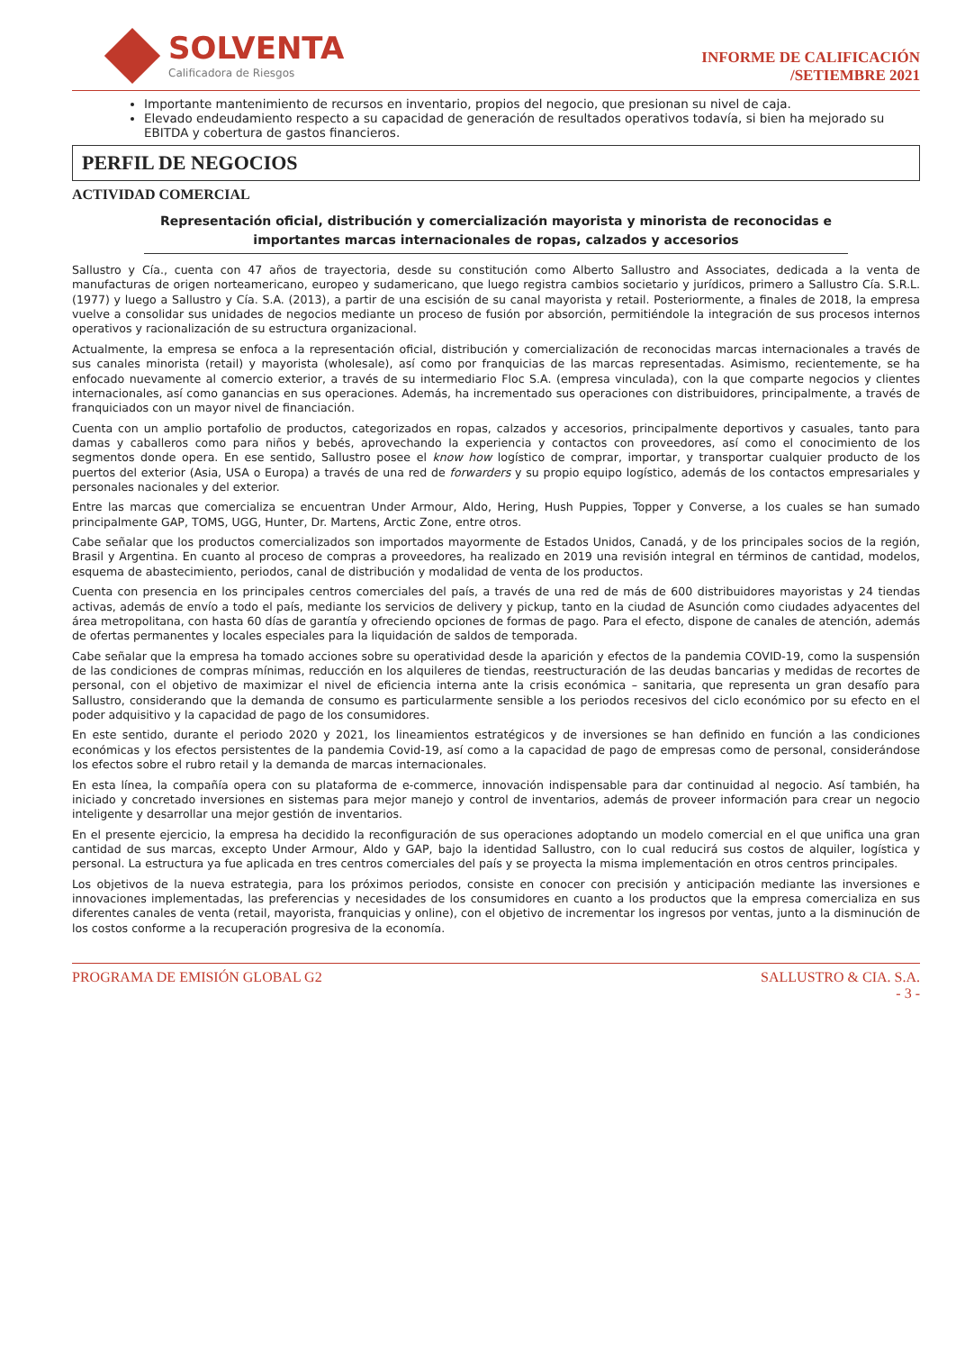SOLVENTA
Calificadora de Riesgos
INFORME DE CALIFICACIÓN
/SETIEMBRE 2021
Importante mantenimiento de recursos en inventario, propios del negocio, que presionan su nivel de caja.
Elevado endeudamiento respecto a su capacidad de generación de resultados operativos todavía, si bien ha mejorado su EBITDA y cobertura de gastos financieros.
PERFIL DE NEGOCIOS
ACTIVIDAD COMERCIAL
Representación oficial, distribución y comercialización mayorista y minorista de reconocidas e importantes marcas internacionales de ropas, calzados y accesorios
Sallustro y Cía., cuenta con 47 años de trayectoria, desde su constitución como Alberto Sallustro and Associates, dedicada a la venta de manufacturas de origen norteamericano, europeo y sudamericano, que luego registra cambios societario y jurídicos, primero a Sallustro Cía. S.R.L. (1977) y luego a Sallustro y Cía. S.A. (2013), a partir de una escisión de su canal mayorista y retail. Posteriormente, a finales de 2018, la empresa vuelve a consolidar sus unidades de negocios mediante un proceso de fusión por absorción, permitiéndole la integración de sus procesos internos operativos y racionalización de su estructura organizacional.
Actualmente, la empresa se enfoca a la representación oficial, distribución y comercialización de reconocidas marcas internacionales a través de sus canales minorista (retail) y mayorista (wholesale), así como por franquicias de las marcas representadas. Asimismo, recientemente, se ha enfocado nuevamente al comercio exterior, a través de su intermediario Floc S.A. (empresa vinculada), con la que comparte negocios y clientes internacionales, así como ganancias en sus operaciones. Además, ha incrementado sus operaciones con distribuidores, principalmente, a través de franquiciados con un mayor nivel de financiación.
Cuenta con un amplio portafolio de productos, categorizados en ropas, calzados y accesorios, principalmente deportivos y casuales, tanto para damas y caballeros como para niños y bebés, aprovechando la experiencia y contactos con proveedores, así como el conocimiento de los segmentos donde opera. En ese sentido, Sallustro posee el know how logístico de comprar, importar, y transportar cualquier producto de los puertos del exterior (Asia, USA o Europa) a través de una red de forwarders y su propio equipo logístico, además de los contactos empresariales y personales nacionales y del exterior.
Entre las marcas que comercializa se encuentran Under Armour, Aldo, Hering, Hush Puppies, Topper y Converse, a los cuales se han sumado principalmente GAP, TOMS, UGG, Hunter, Dr. Martens, Arctic Zone, entre otros.
Cabe señalar que los productos comercializados son importados mayormente de Estados Unidos, Canadá, y de los principales socios de la región, Brasil y Argentina. En cuanto al proceso de compras a proveedores, ha realizado en 2019 una revisión integral en términos de cantidad, modelos, esquema de abastecimiento, periodos, canal de distribución y modalidad de venta de los productos.
Cuenta con presencia en los principales centros comerciales del país, a través de una red de más de 600 distribuidores mayoristas y 24 tiendas activas, además de envío a todo el país, mediante los servicios de delivery y pickup, tanto en la ciudad de Asunción como ciudades adyacentes del área metropolitana, con hasta 60 días de garantía y ofreciendo opciones de formas de pago. Para el efecto, dispone de canales de atención, además de ofertas permanentes y locales especiales para la liquidación de saldos de temporada.
Cabe señalar que la empresa ha tomado acciones sobre su operatividad desde la aparición y efectos de la pandemia COVID-19, como la suspensión de las condiciones de compras mínimas, reducción en los alquileres de tiendas, reestructuración de las deudas bancarias y medidas de recortes de personal, con el objetivo de maximizar el nivel de eficiencia interna ante la crisis económica – sanitaria, que representa un gran desafío para Sallustro, considerando que la demanda de consumo es particularmente sensible a los periodos recesivos del ciclo económico por su efecto en el poder adquisitivo y la capacidad de pago de los consumidores.
En este sentido, durante el periodo 2020 y 2021, los lineamientos estratégicos y de inversiones se han definido en función a las condiciones económicas y los efectos persistentes de la pandemia Covid-19, así como a la capacidad de pago de empresas como de personal, considerándose los efectos sobre el rubro retail y la demanda de marcas internacionales.
En esta línea, la compañía opera con su plataforma de e-commerce, innovación indispensable para dar continuidad al negocio. Así también, ha iniciado y concretado inversiones en sistemas para mejor manejo y control de inventarios, además de proveer información para crear un negocio inteligente y desarrollar una mejor gestión de inventarios.
En el presente ejercicio, la empresa ha decidido la reconfiguración de sus operaciones adoptando un modelo comercial en el que unifica una gran cantidad de sus marcas, excepto Under Armour, Aldo y GAP, bajo la identidad Sallustro, con lo cual reducirá sus costos de alquiler, logística y personal. La estructura ya fue aplicada en tres centros comerciales del país y se proyecta la misma implementación en otros centros principales.
Los objetivos de la nueva estrategia, para los próximos periodos, consiste en conocer con precisión y anticipación mediante las inversiones e innovaciones implementadas, las preferencias y necesidades de los consumidores en cuanto a los productos que la empresa comercializa en sus diferentes canales de venta (retail, mayorista, franquicias y online), con el objetivo de incrementar los ingresos por ventas, junto a la disminución de los costos conforme a la recuperación progresiva de la economía.
PROGRAMA DE EMISIÓN GLOBAL G2 SALLUSTRO & CIA. S.A.
- 3 -